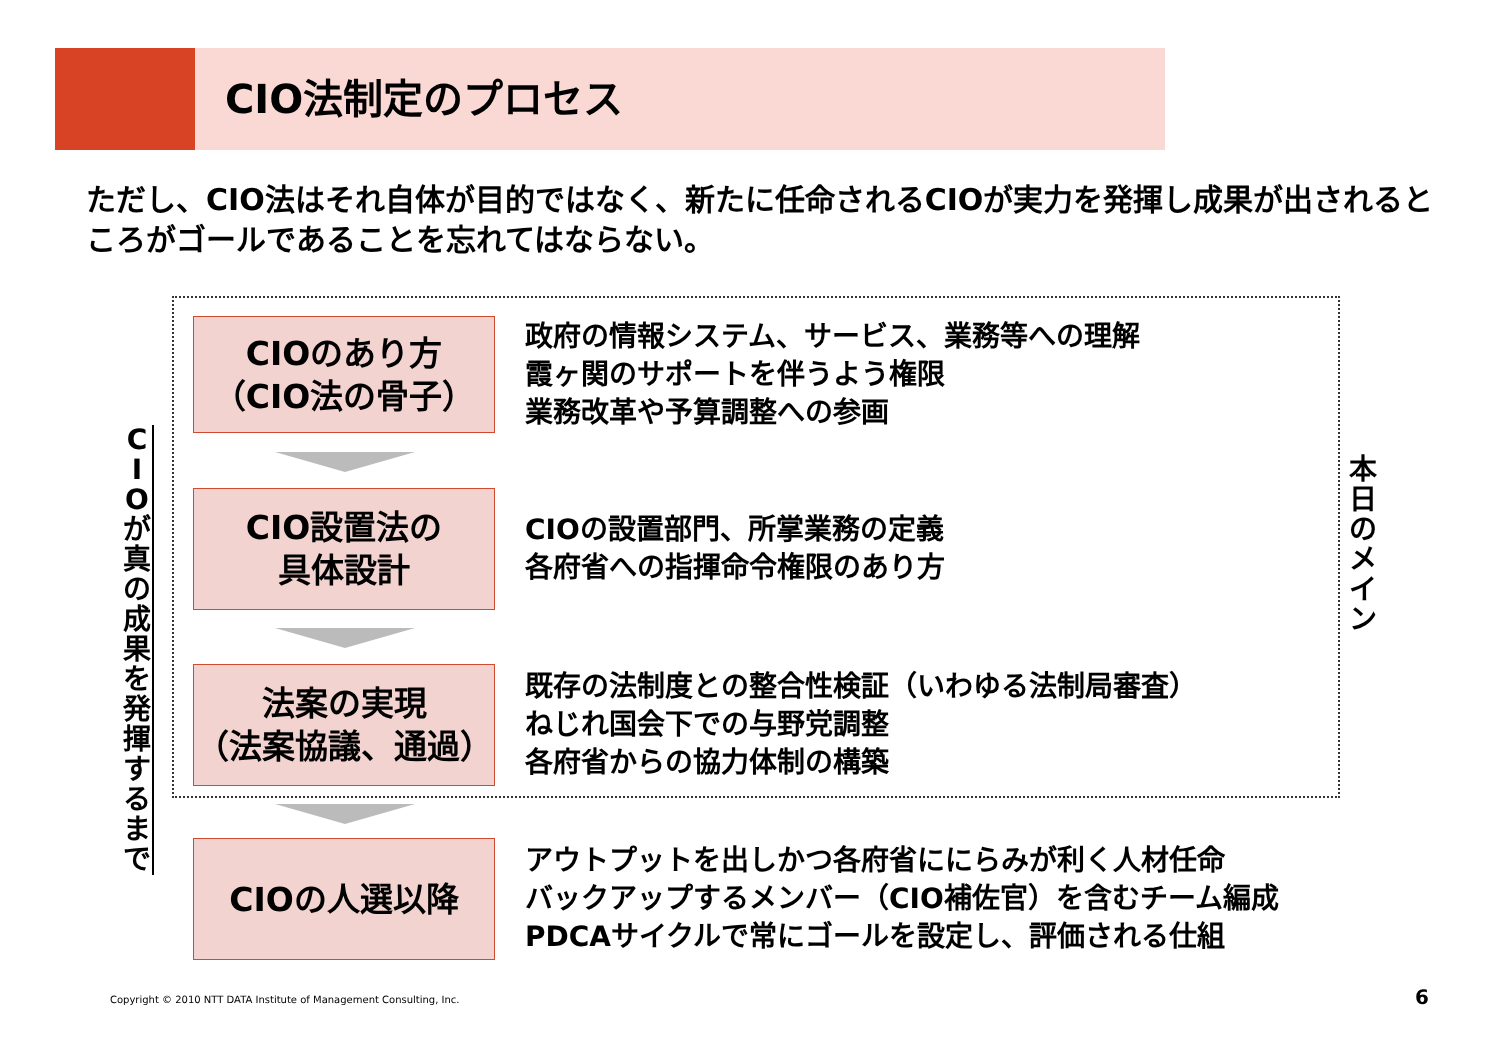CIO法制定のプロセス
ただし、CIO法はそれ自体が目的ではなく、新たに任命されるCIOが実力を発揮し成果が出されるところがゴールであることを忘れてはならない。
C I O が 真 の 成 果 を 発 揮 す る ま で
本 日 の メ イ ン
CIOのあり方
（CIO法の骨子）
政府の情報システム、サービス、業務等への理解
霞ヶ関のサポートを伴うよう権限
業務改革や予算調整への参画
CIO設置法の
具体設計
CIOの設置部門、所掌業務の定義
各府省への指揮命令権限のあり方
法案の実現
（法案協議、通過）
既存の法制度との整合性検証（いわゆる法制局審査）
ねじれ国会下での与野党調整
各府省からの協力体制の構築
CIOの人選以降
アウトプットを出しかつ各府省ににらみが利く人材任命
バックアップするメンバー（CIO補佐官）を含むチーム編成
PDCAサイクルで常にゴールを設定し、評価される仕組
Copyright © 2010 NTT DATA Institute of Management Consulting, Inc.
6